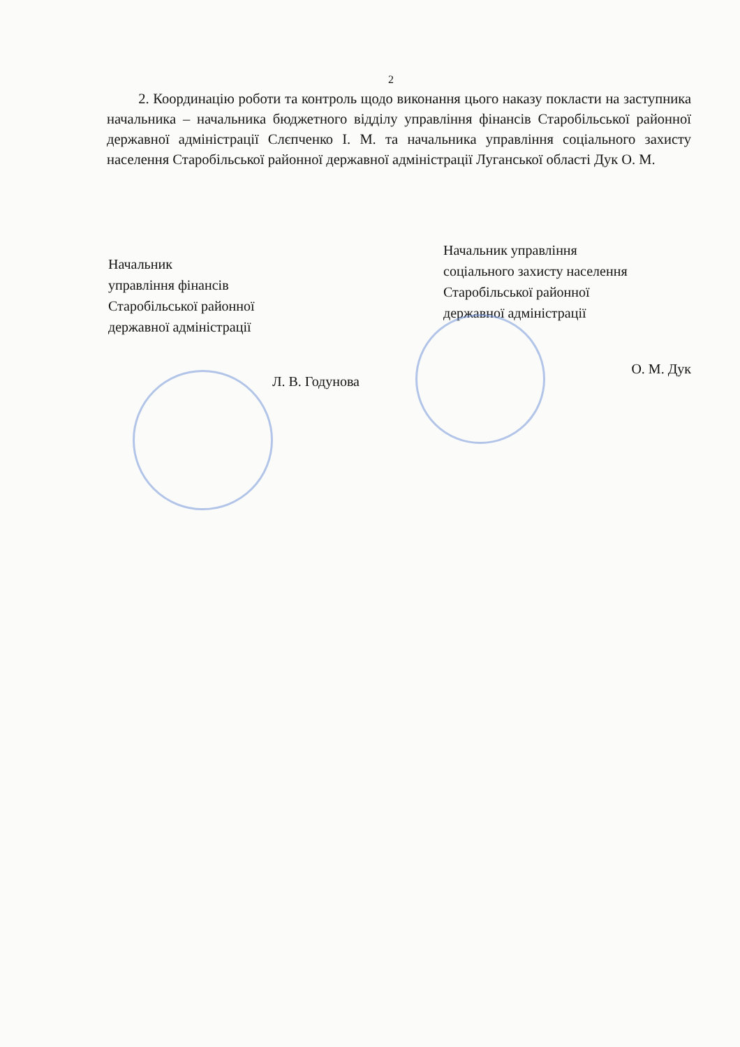2
2. Координацію роботи та контроль щодо виконання цього наказу покласти на заступника начальника – начальника бюджетного відділу управління фінансів Старобільської районної державної адміністрації Слєпченко І. М. та начальника управління соціального захисту населення Старобільської районної державної адміністрації Луганської області Дук О. М.
Начальник
управління фінансів
Старобільської районної
державної адміністрації
Л. В. Годунова
Начальник управління
соціального захисту населення
Старобільської районної
державної адміністрації
О. М. Дук